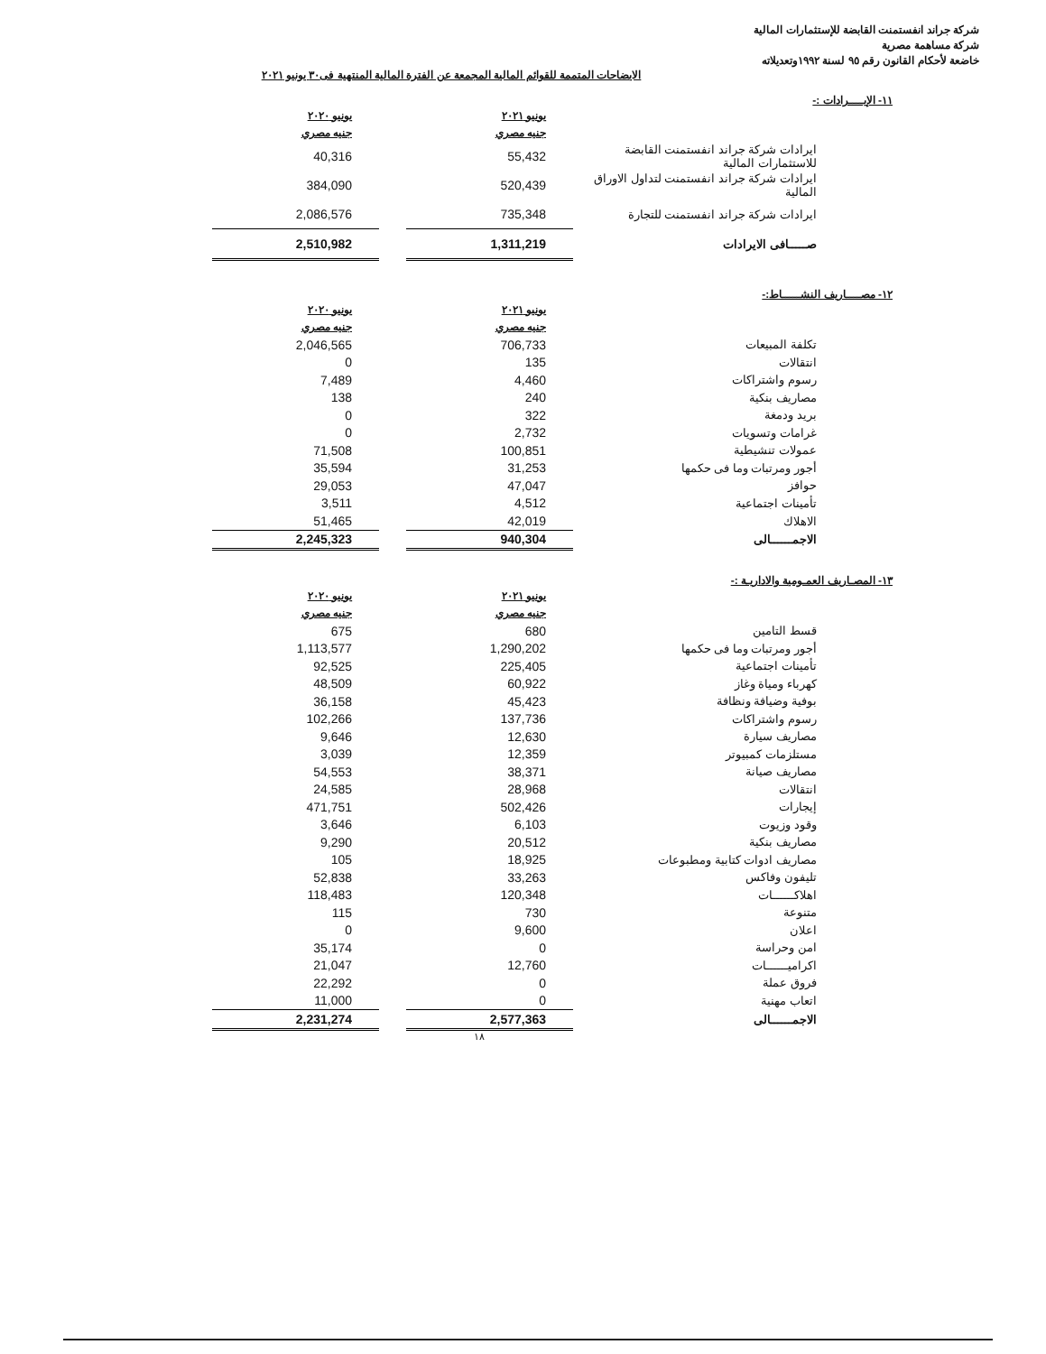شركة جراند انفستمنت القابضة للإستثمارات المالية
شركة مساهمة مصرية
خاضعة لأحكام القانون رقم ٩٥ لسنة ١٩٩٢وتعديلاته
الايضاحات المتممة للقوائم المالية المجمعة عن الفترة المالية المنتهية فى٣٠ يونيو ٢٠٢١
١١- الإيــــرادات :-
| يونيو ٢٠٢٠ | | يونيو ٢٠٢١ | |
| --- | --- | --- | --- |
| جنيه مصري | | جنيه مصري | |
| 40,316 | | 55,432 | ايرادات شركة جراند انفستمنت القابضة للاستثمارات المالية |
| 384,090 | | 520,439 | ايرادات شركة جراند انفستمنت لتداول الاوراق المالية |
| 2,086,576 | | 735,348 | ايرادات شركة جراند انفستمنت للتجارة |
| 2,510,982 | | 1,311,219 | صـــــافى الايرادات |
١٢- مصــــاريف النشـــــاط:-
| يونيو ٢٠٢٠ | | يونيو ٢٠٢١ | |
| --- | --- | --- | --- |
| جنيه مصري | | جنيه مصري | |
| 2,046,565 | | 706,733 | تكلفة المبيعات |
| 0 | | 135 | انتقالات |
| 7,489 | | 4,460 | رسوم واشتراكات |
| 138 | | 240 | مصاريف بنكية |
| 0 | | 322 | بريد ودمغة |
| 0 | | 2,732 | غرامات وتسويات |
| 71,508 | | 100,851 | عمولات تنشيطية |
| 35,594 | | 31,253 | أجور ومرتبات وما فى حكمها |
| 29,053 | | 47,047 | حوافز |
| 3,511 | | 4,512 | تأمينات اجتماعية |
| 51,465 | | 42,019 | الاهلاك |
| 2,245,323 | | 940,304 | الاجمــــــالى |
١٣- المصـاريف العمـومية والاداريـة :-
| يونيو ٢٠٢٠ | | يونيو ٢٠٢١ | |
| --- | --- | --- | --- |
| جنيه مصري | | جنيه مصري | |
| 675 | | 680 | قسط التامين |
| 1,113,577 | | 1,290,202 | أجور ومرتبات وما فى حكمها |
| 92,525 | | 225,405 | تأمينات اجتماعية |
| 48,509 | | 60,922 | كهرباء ومياة وغاز |
| 36,158 | | 45,423 | بوفية وضيافة ونظافة |
| 102,266 | | 137,736 | رسوم واشتراكات |
| 9,646 | | 12,630 | مصاريف سيارة |
| 3,039 | | 12,359 | مستلزمات كمبيوتر |
| 54,553 | | 38,371 | مصاريف صيانة |
| 24,585 | | 28,968 | انتقالات |
| 471,751 | | 502,426 | إيجارات |
| 3,646 | | 6,103 | وقود وزيوت |
| 9,290 | | 20,512 | مصاريف بنكية |
| 105 | | 18,925 | مصاريف ادوات كتابية ومطبوعات |
| 52,838 | | 33,263 | تليفون وفاكس |
| 118,483 | | 120,348 | اهلاكــــــات |
| 115 | | 730 | متنوعة |
| 0 | | 9,600 | اعلان |
| 35,174 | | 0 | امن وحراسة |
| 21,047 | | 12,760 | اكراميــــــات |
| 22,292 | | 0 | فروق عملة |
| 11,000 | | 0 | اتعاب مهنية |
| 2,231,274 | | 2,577,363 | الاجمــــــالى |
١٨